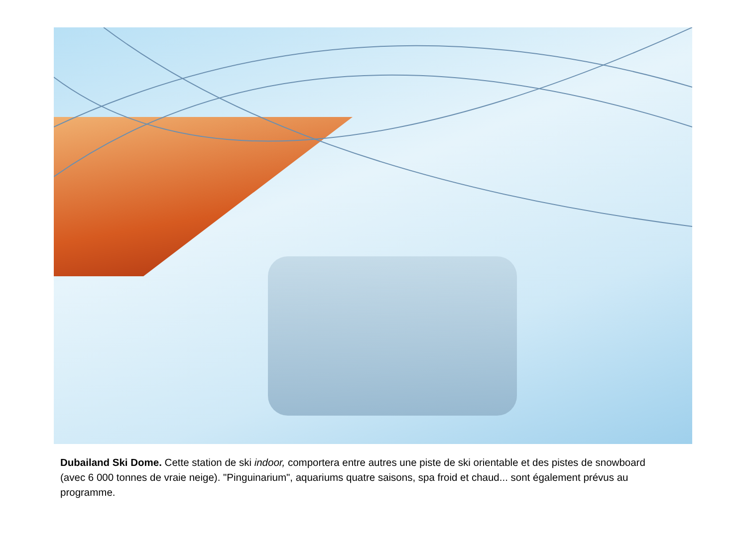Dubailand Ski Dome. Cette station de ski indoor, comportera entre autres une piste de ski orientable et des pistes de snowboard (avec 6 000 tonnes de vraie neige). "Pinguinarium", aquariums quatre saisons, spa froid et chaud... sont également prévus au programme.